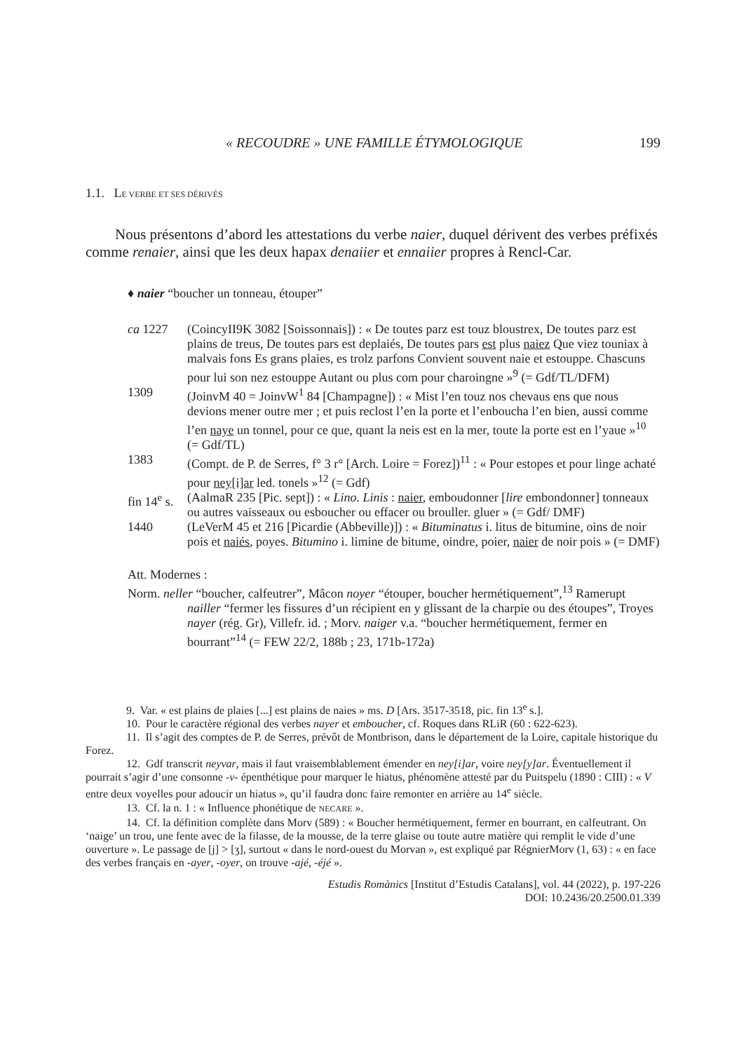« RECOUDRE » UNE FAMILLE ÉTYMOLOGIQUE 199
1.1. LE VERBE ET SES DÉRIVÉS
Nous présentons d’abord les attestations du verbe naier, duquel dérivent des verbes préfixés comme renaier, ainsi que les deux hapax denaiier et ennaiier propres à Rencl-Car.
♦ naier “boucher un tonneau, étouper”
ca 1227 (CoincyII9K 3082 [Soissonnais]) : « De toutes parz est touz bloustrex, De toutes parz est plains de treus, De toutes pars est deplaiés, De toutes pars est plus naiez Que viez touniax à malvais fons Es grans plaies, es trolz parfons Convient souvent naie et estouppe. Chascuns pour lui son nez estouppe Autant ou plus com pour charoingne »<sup>9</sup> (= Gdf/TL/DFM)
1309 (JoinvM 40 = JoinvW<sup>1</sup> 84 [Champagne]) : « Mist l’en touz nos chevaus ens que nous devions mener outre mer ; et puis reclost l’en la porte et l’enboucha l’en bien, aussi comme l’en naye un tonnel, pour ce que, quant la neis est en la mer, toute la porte est en l’yaue »<sup>10</sup> (= Gdf/TL)
1383 (Compt. de P. de Serres, f° 3 r° [Arch. Loire = Forez])<sup>11</sup> : « Pour estopes et pour linge achaté pour ney[i]ar led. tonels »<sup>12</sup> (= Gdf)
fin 14<sup>e</sup> s. (AalmaR 235 [Pic. sept]) : « Lino. Linis : naier, emboudonner [lire embondonner] tonneaux ou autres vaisseaux ou esboucher ou effacer ou brouller. gluer » (= Gdf/ DMF)
1440 (LeVerM 45 et 216 [Picardie (Abbeville)]) : « Bituminatus i. litus de bitumine, oins de noir pois et naiés, poyes. Bitumino i. limine de bitume, oindre, poier, naier de noir pois » (= DMF)
Att. Modernes :
Norm. neller “boucher, calfeutrer”, Mâcon noyer “étouper, boucher hermétiquement”,<sup>13</sup> Ramerupt nailler “fermer les fissures d’un récipient en y glissant de la charpie ou des étoupes”, Troyes nayer (rég. Gr), Villefr. id. ; Morv. naiger v.a. “boucher hermétiquement, fermer en bourrant”<sup>14</sup> (= FEW 22/2, 188b ; 23, 171b-172a)
9. Var. « est plains de plaies [...] est plains de naies » ms. D [Ars. 3517-3518, pic. fin 13<sup>e</sup> s.].
10. Pour le caractère régional des verbes nayer et emboucher, cf. Roques dans RLiR (60 : 622-623).
11. Il s’agit des comptes de P. de Serres, prévôt de Montbrison, dans le département de la Loire, capitale historique du Forez.
12. Gdf transcrit neyvar, mais il faut vraisemblablement émender en ney[i]ar, voire ney[y]ar. Éventuellement il pourrait s’agir d’une consonne -v- épenthétique pour marquer le hiatus, phénomène attesté par du Puitspelu (1890 : CIII) : « V entre deux voyelles pour adoucir un hiatus », qu’il faudra donc faire remonter en arrière au 14<sup>e</sup> siècle.
13. Cf. la n. 1 : « Influence phonétique de NECARE ».
14. Cf. la définition complète dans Morv (589) : « Boucher hermétiquement, fermer en bourrant, en calfeutrant. On ‘naige’ un trou, une fente avec de la filasse, de la mousse, de la terre glaise ou toute autre matière qui remplit le vide d’une ouverture ». Le passage de [j] > [ʒ], surtout « dans le nord-ouest du Morvan », est expliqué par RégnierMorv (1, 63) : « en face des verbes français en -ayer, -oyer, on trouve -ajé, -éjé ».
Estudis Romànics [Institut d’Estudis Catalans], vol. 44 (2022), p. 197-226
DOI: 10.2436/20.2500.01.339